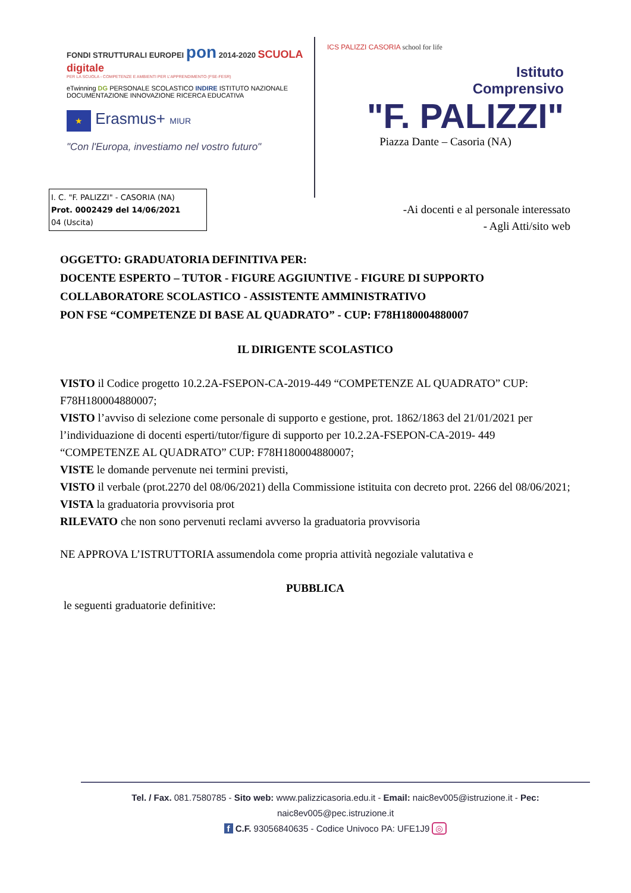FONDI STRUTTURALI EUROPEI pon 2014-2020 SCUOLA digitale
PER LA SCUOLA - COMPETENZE E AMBIENTI PER L'APPRENDIMENTO (FSE-FESR)
eTwinning DG PERSONALE SCOLASTICO INDIRE ISTITUTO NAZIONALE DOCUMENTAZIONE INNOVAZIONE RICERCA EDUCATIVA
★ Erasmus+ MIUR
"Con l'Europa, investiamo nel vostro futuro"
ICS PALIZZI CASORIA school for life
Istituto
Comprensivo
"F. PALIZZI"
Piazza Dante – Casoria (NA)
I. C. "F. PALIZZI" - CASORIA (NA)
Prot. 0002429 del 14/06/2021
04 (Uscita)
-Ai docenti e al personale interessato
- Agli Atti/sito web
OGGETTO: GRADUATORIA DEFINITIVA PER:
DOCENTE ESPERTO – TUTOR - FIGURE AGGIUNTIVE - FIGURE DI SUPPORTO
COLLABORATORE SCOLASTICO - ASSISTENTE AMMINISTRATIVO
PON FSE “COMPETENZE DI BASE AL QUADRATO” - CUP: F78H180004880007
IL DIRIGENTE SCOLASTICO
VISTO il Codice progetto 10.2.2A-FSEPON-CA-2019-449 “COMPETENZE AL QUADRATO” CUP: F78H180004880007;
VISTO l’avviso di selezione come personale di supporto e gestione, prot. 1862/1863 del 21/01/2021 per l’individuazione di docenti esperti/tutor/figure di supporto per 10.2.2A-FSEPON-CA-2019- 449 “COMPETENZE AL QUADRATO” CUP: F78H180004880007;
VISTE le domande pervenute nei termini previsti,
VISTO il verbale (prot.2270 del 08/06/2021) della Commissione istituita con decreto prot. 2266 del 08/06/2021;
VISTA la graduatoria provvisoria prot
RILEVATO che non sono pervenuti reclami avverso la graduatoria provvisoria
NE APPROVA L’ISTRUTTORIA assumendola come propria attività negoziale valutativa e
PUBBLICA
le seguenti graduatorie definitive:
Tel. / Fax. 081.7580785 - Sito web: www.palizzicasoria.edu.it - Email: naic8ev005@istruzione.it - Pec: naic8ev005@pec.istruzione.it
f C.F. 93056840635 - Codice Univoco PA: UFE1J9 ◎